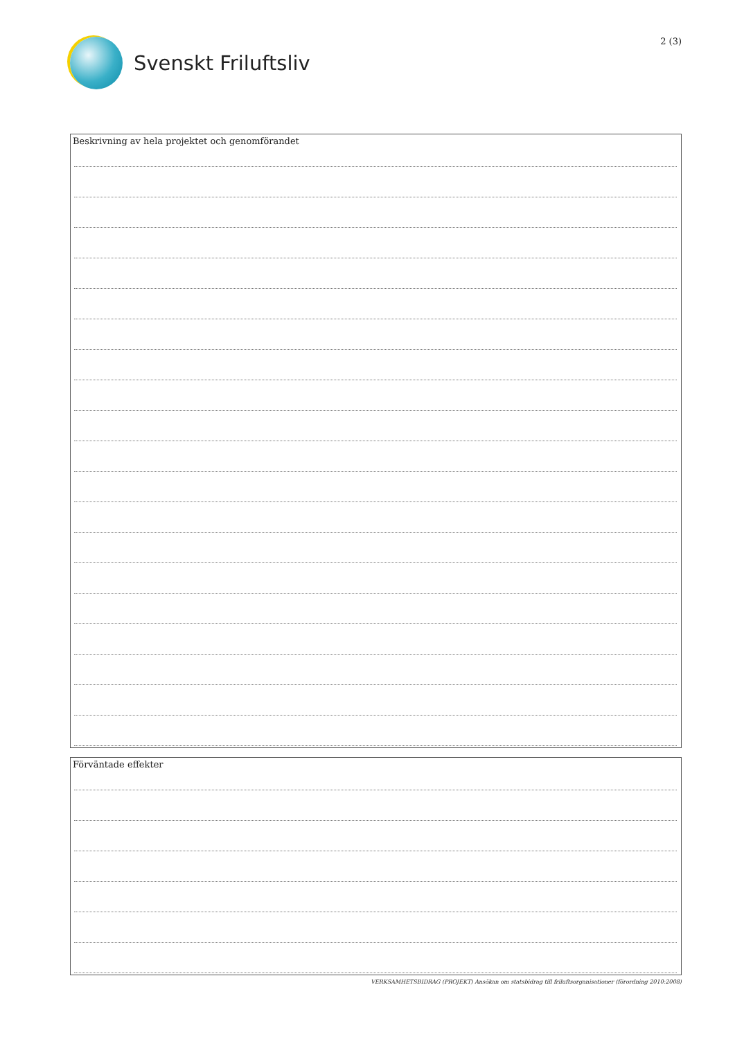Svenskt Friluftsliv
2 (3)
Beskrivning av hela projektet och genomförandet
Förväntade effekter
VERKSAMHETSBIDRAG (PROJEKT) Ansökan om statsbidrag till friluftsorganisationer (förordning 2010:2008)